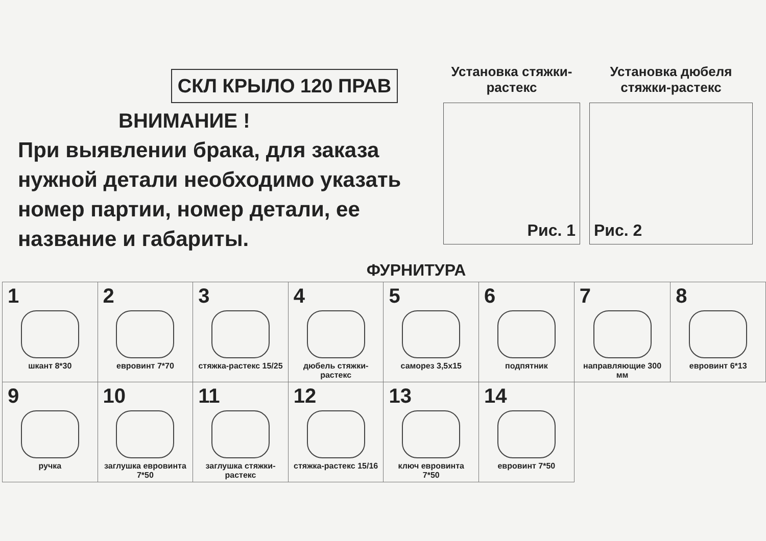СКЛ КРЫЛО 120 ПРАВ
ВНИМАНИЕ !
При выявлении брака, для заказа нужной детали необходимо указать номер партии, номер детали, ее название и габариты.
Установка стяжки-растекс
Рис. 1
Установка дюбеля стяжки-растекс
Рис. 2
ФУРНИТУРА
| 1 шкант 8*30 | 2 евровинт 7*70 | 3 стяжка-растекс 15/25 | 4 дюбель стяжки-растекс | 5 саморез 3,5x15 | 6 подпятник | 7 направляющие 300 мм | 8 евровинт 6*13 |
| 9 ручка | 10 заглушка евровинта 7*50 | 11 заглушка стяжки-растекс | 12 стяжка-растекс 15/16 | 13 ключ евровинта 7*50 | 14 евровинт 7*50 | | |